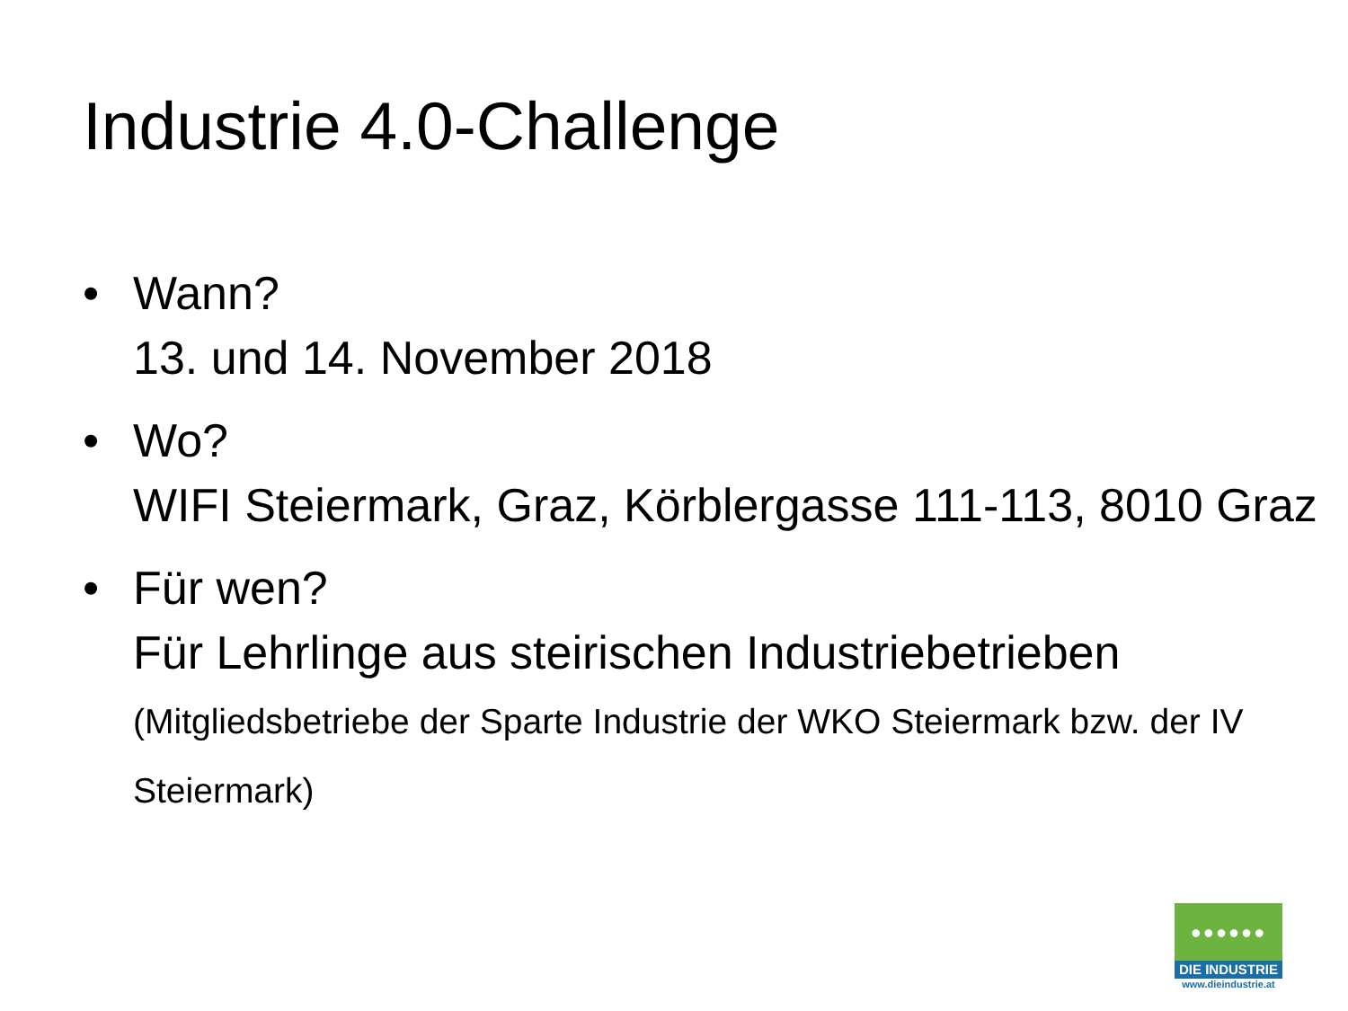Industrie 4.0-Challenge
• Wann?
13. und 14. November 2018
• Wo?
WIFI Steiermark, Graz, Körblergasse 111-113, 8010 Graz
• Für wen?
Für Lehrlinge aus steirischen Industriebetrieben (Mitgliedsbetriebe der Sparte Industrie der WKO Steiermark bzw. der IV Steiermark)
●●●●●●
DIE INDUSTRIE
www.dieindustrie.at